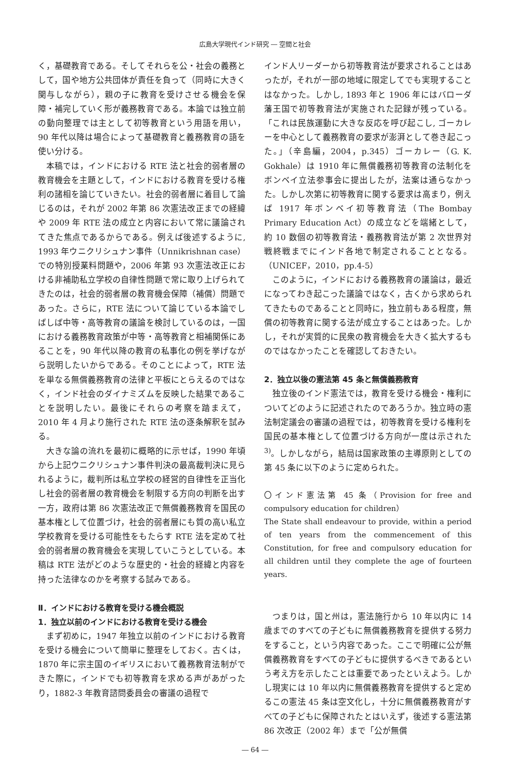広島大学現代インド研究 ― 空間と社会
く，基礎教育である。そしてそれらを公・社会の義務として，国や地方公共団体が責任を負って（同時に大きく関与しながら），親の子に教育を受けさせる機会を保障・補完していく形が義務教育である。本論では独立前の動向整理では主として初等教育という用語を用い，90 年代以降は場合によって基礎教育と義務教育の語を使い分ける。
本稿では，インドにおける RTE 法と社会的弱者層の教育機会を主題として，インドにおける教育を受ける権利の諸相を論じていきたい。社会的弱者層に着目して論じるのは，それが 2002 年第 86 次憲法改正までの経緯や 2009 年 RTE 法の成立と内容において常に議論されてきた焦点であるからである。例えば後述するように, 1993 年ウニクリシュナン事件（Unnikrishnan case）での特別授業料問題や，2006 年第 93 次憲法改正における非補助私立学校の自律性問題で常に取り上げられてきたのは，社会的弱者層の教育機会保障（補償）問題であった。さらに，RTE 法について論じている本論でしばしば中等・高等教育の議論を検討しているのは，一国における義務教育政策が中等・高等教育と相補関係にあることを，90 年代以降の教育の私事化の例を挙げながら説明したいからである。そのことによって，RTE 法を単なる無償義務教育の法律と平板にとらえるのではなく，インド社会のダイナミズムを反映した結果であることを説明したい。最後にそれらの考察を踏まえて，2010 年 4 月より施行された RTE 法の逐条解釈を試みる。
大きな論の流れを最初に概略的に示せば，1990 年頃から上記ウニクリシュナン事件判決の最高裁判決に見られるように，裁判所は私立学校の経営的自律性を正当化し社会的弱者層の教育機会を制限する方向の判断を出す一方，政府は第 86 次憲法改正で無償義務教育を国民の基本権として位置づけ，社会的弱者層にも質の高い私立学校教育を受ける可能性をもたらす RTE 法を定めて社会的弱者層の教育機会を実現していこうとしている。本稿は RTE 法がどのような歴史的・社会的経緯と内容を持った法律なのかを考察する試みである。
Ⅱ．インドにおける教育を受ける機会概説
1．独立以前のインドにおける教育を受ける機会
まず初めに，1947 年独立以前のインドにおける教育を受ける機会について簡単に整理をしておく。古くは，1870 年に宗主国のイギリスにおいて義務教育法制ができた際に，インドでも初等教育を求める声があがったり，1882-3 年教育諮問委員会の審議の過程で
インド人リーダーから初等教育法が要求されることはあったが，それが一部の地域に限定してでも実現することはなかった。しかし, 1893 年と 1906 年にはバローダ藩王国で初等教育法が実施された記録が残っている。「これは民族運動に大きな反応を呼び起こし, ゴーカレーを中心として義務教育の要求が澎湃として巻き起こった。」（辛島編，2004，p.345）ゴーカレー（G. K. Gokhale）は 1910 年に無償義務初等教育の法制化をボンベイ立法参事会に提出したが，法案は通らなかった。しかし次第に初等教育に関する要求は高まり，例えば 1917 年ボンベイ初等教育法（The Bombay Primary Education Act）の成立などを端緒として，約 10 数個の初等教育法・義務教育法が第 2 次世界対戦終戦までにインド各地で制定されることとなる。（UNICEF，2010，pp.4-5）
このように，インドにおける義務教育の議論は，最近になってわき起こった議論ではなく，古くから求められてきたものであることと同時に，独立前もある程度，無償の初等教育に関する法が成立することはあった。しかし，それが実質的に民衆の教育機会を大きく拡大するものではなかったことを確認しておきたい。
2．独立以後の憲法第 45 条と無償義務教育
独立後のインド憲法では，教育を受ける機会・権利についてどのように記述されたのであろうか。独立時の憲法制定議会の審議の過程では，初等教育を受ける権利を国民の基本権として位置づける方向が一度は示された<sup>3)</sup>。しかしながら，結局は国家政策の主導原則としての第 45 条に以下のように定められた。
〇インド憲法第 45 条（Provision for free and compulsory education for children）
The State shall endeavour to provide, within a period of ten years from the commencement of this Constitution, for free and compulsory education for all children until they complete the age of fourteen years.
つまりは，国と州は，憲法施行から 10 年以内に 14 歳までのすべての子どもに無償義務教育を提供する努力をすること，という内容であった。ここで明確に公が無償義務教育をすべての子どもに提供するべきであるという考え方を示したことは重要であったといえよう。しかし現実には 10 年以内に無償義務教育を提供すると定めるこの憲法 45 条は空文化し，十分に無償義務教育がすべての子どもに保障されたとはいえず，後述する憲法第 86 次改正（2002 年）まで「公が無償
― 64 ―